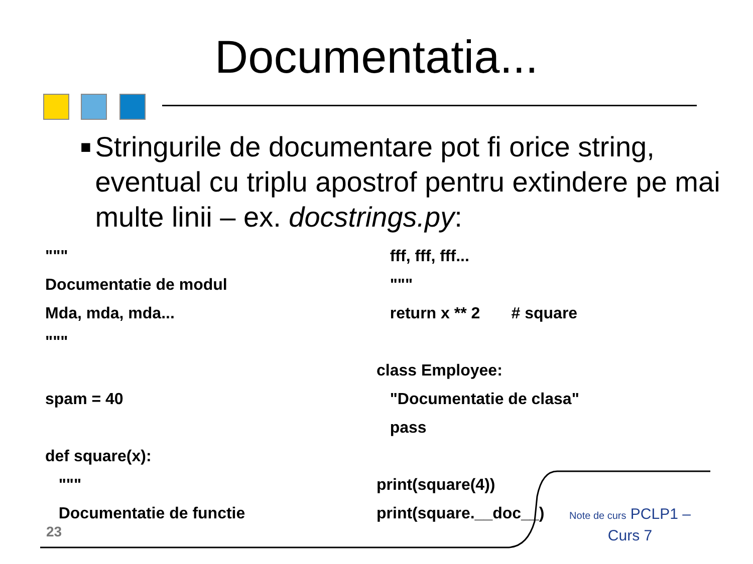Documentatia...
■ Stringurile de documentare pot fi orice string, eventual cu triplu apostrof pentru extindere pe mai multe linii – ex. docstrings.py:
"""
Documentatie de modul
Mda, mda, mda...
"""
spam = 40
def square(x):
"""
Documentatie de functie
fff, fff, fff...
"""
return x ** 2 # square
class Employee:
"Documentatie de clasa"
pass
print(square(4))
print(square.__doc__)
23
Note de curs PCLP1 – Curs 7